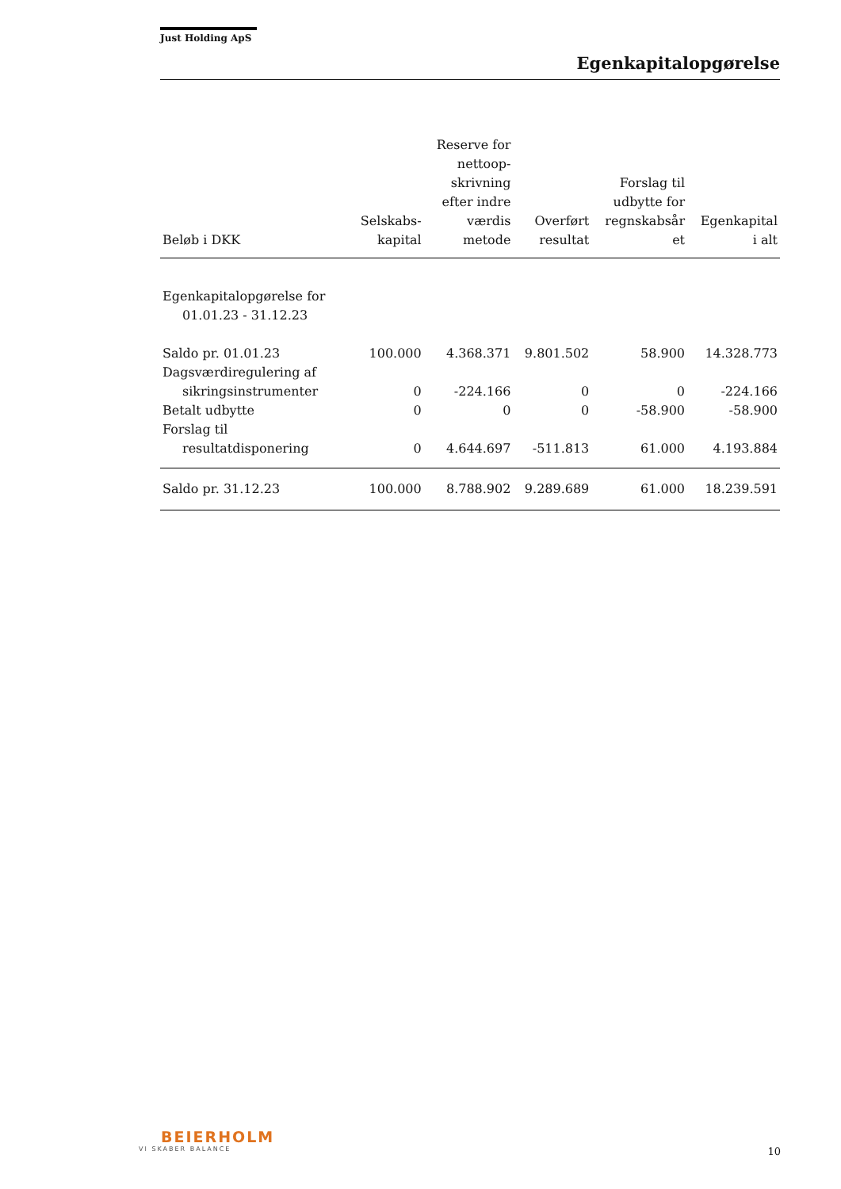Just Holding ApS
Egenkapitalopgørelse
| Beløb i DKK | Selskabs- kapital | Reserve for nettoop- skrivning efter indre værdis metode | Overført resultat | Forslag til udbytte for regnskabsår et | Egenkapital i alt |
| --- | --- | --- | --- | --- | --- |
| Egenkapitalopgørelse for 01.01.23 - 31.12.23 | | | | | |
| Saldo pr. 01.01.23 | 100.000 | 4.368.371 | 9.801.502 | 58.900 | 14.328.773 |
| Dagsværdiregulering af sikringsinstrumenter | 0 | -224.166 | 0 | 0 | -224.166 |
| Betalt udbytte | 0 | 0 | 0 | -58.900 | -58.900 |
| Forslag til resultatdisponering | 0 | 4.644.697 | -511.813 | 61.000 | 4.193.884 |
| Saldo pr. 31.12.23 | 100.000 | 8.788.902 | 9.289.689 | 61.000 | 18.239.591 |
BEIERHOLM
VI SKABER BALANCE
10